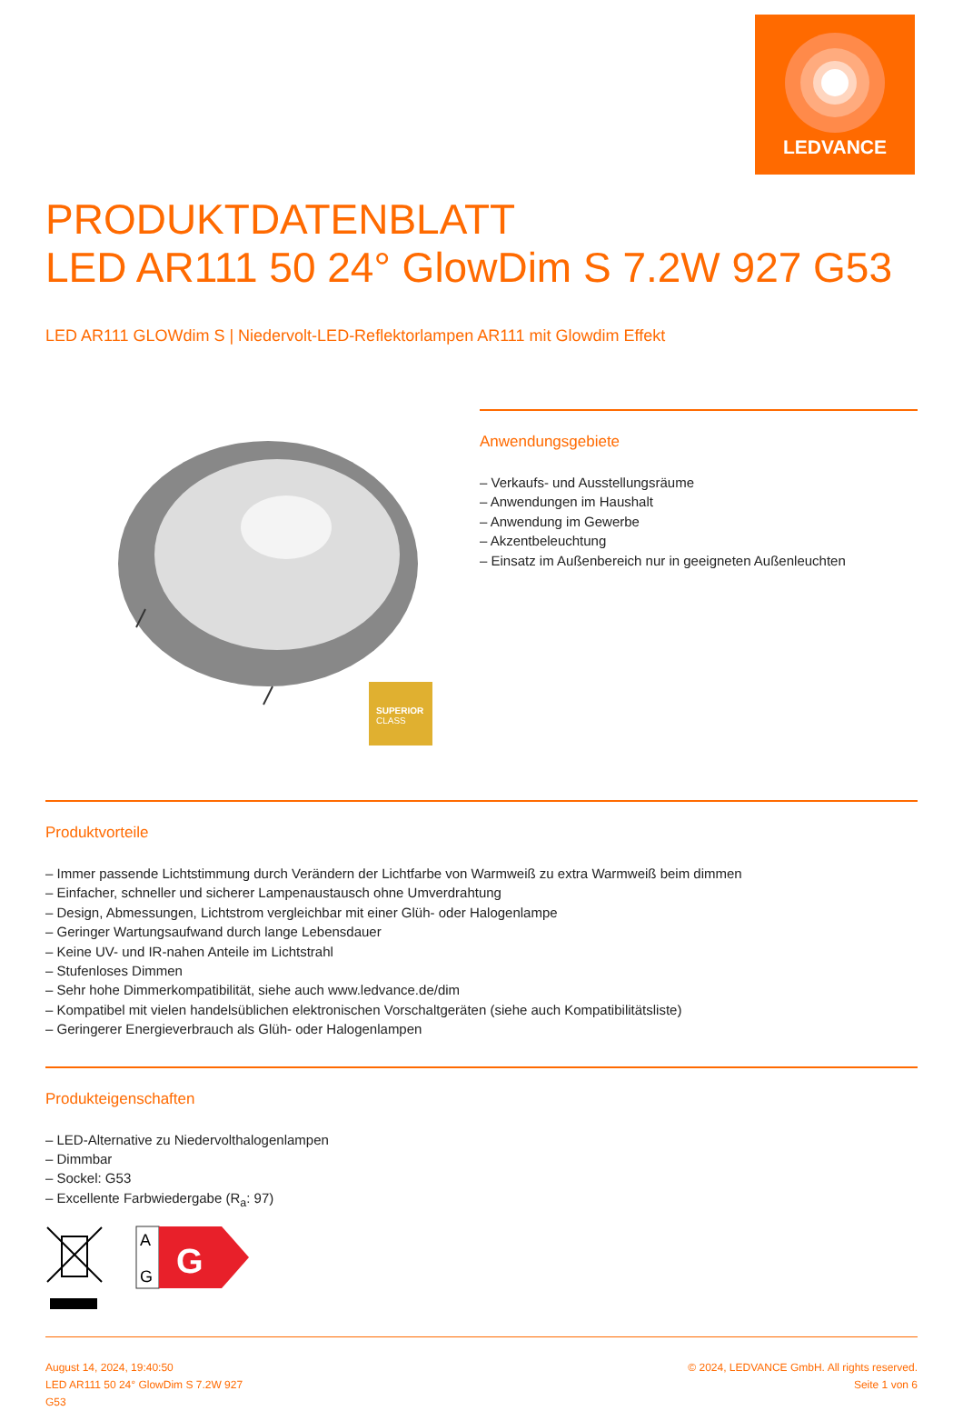LEDVANCE
PRODUKTDATENBLATT
LED AR111 50 24° GlowDim S 7.2W 927 G53
LED AR111 GLOWdim S | Niedervolt-LED-Reflektorlampen AR111 mit Glowdim Effekt
SUPERIOR
CLASS
Anwendungsgebiete
– Verkaufs- und Ausstellungsräume
– Anwendungen im Haushalt
– Anwendung im Gewerbe
– Akzentbeleuchtung
– Einsatz im Außenbereich nur in geeigneten Außenleuchten
Produktvorteile
– Immer passende Lichtstimmung durch Verändern der Lichtfarbe von Warmweiß zu extra Warmweiß beim dimmen
– Einfacher, schneller und sicherer Lampenaustausch ohne Umverdrahtung
– Design, Abmessungen, Lichtstrom vergleichbar mit einer Glüh- oder Halogenlampe
– Geringer Wartungsaufwand durch lange Lebensdauer
– Keine UV- und IR-nahen Anteile im Lichtstrahl
– Stufenloses Dimmen
– Sehr hohe Dimmerkompatibilität, siehe auch www.ledvance.de/dim
– Kompatibel mit vielen handelsüblichen elektronischen Vorschaltgeräten (siehe auch Kompatibilitätsliste)
– Geringerer Energieverbrauch als Glüh- oder Halogenlampen
Produkteigenschaften
– LED-Alternative zu Niedervolthalogenlampen
– Dimmbar
– Sockel: G53
– Excellente Farbwiedergabe (R<sub>a</sub>: 97)
A
G
G
August 14, 2024, 19:40:50
LED AR111 50 24° GlowDim S 7.2W 927
G53
© 2024, LEDVANCE GmbH. All rights reserved.
Seite 1 von 6